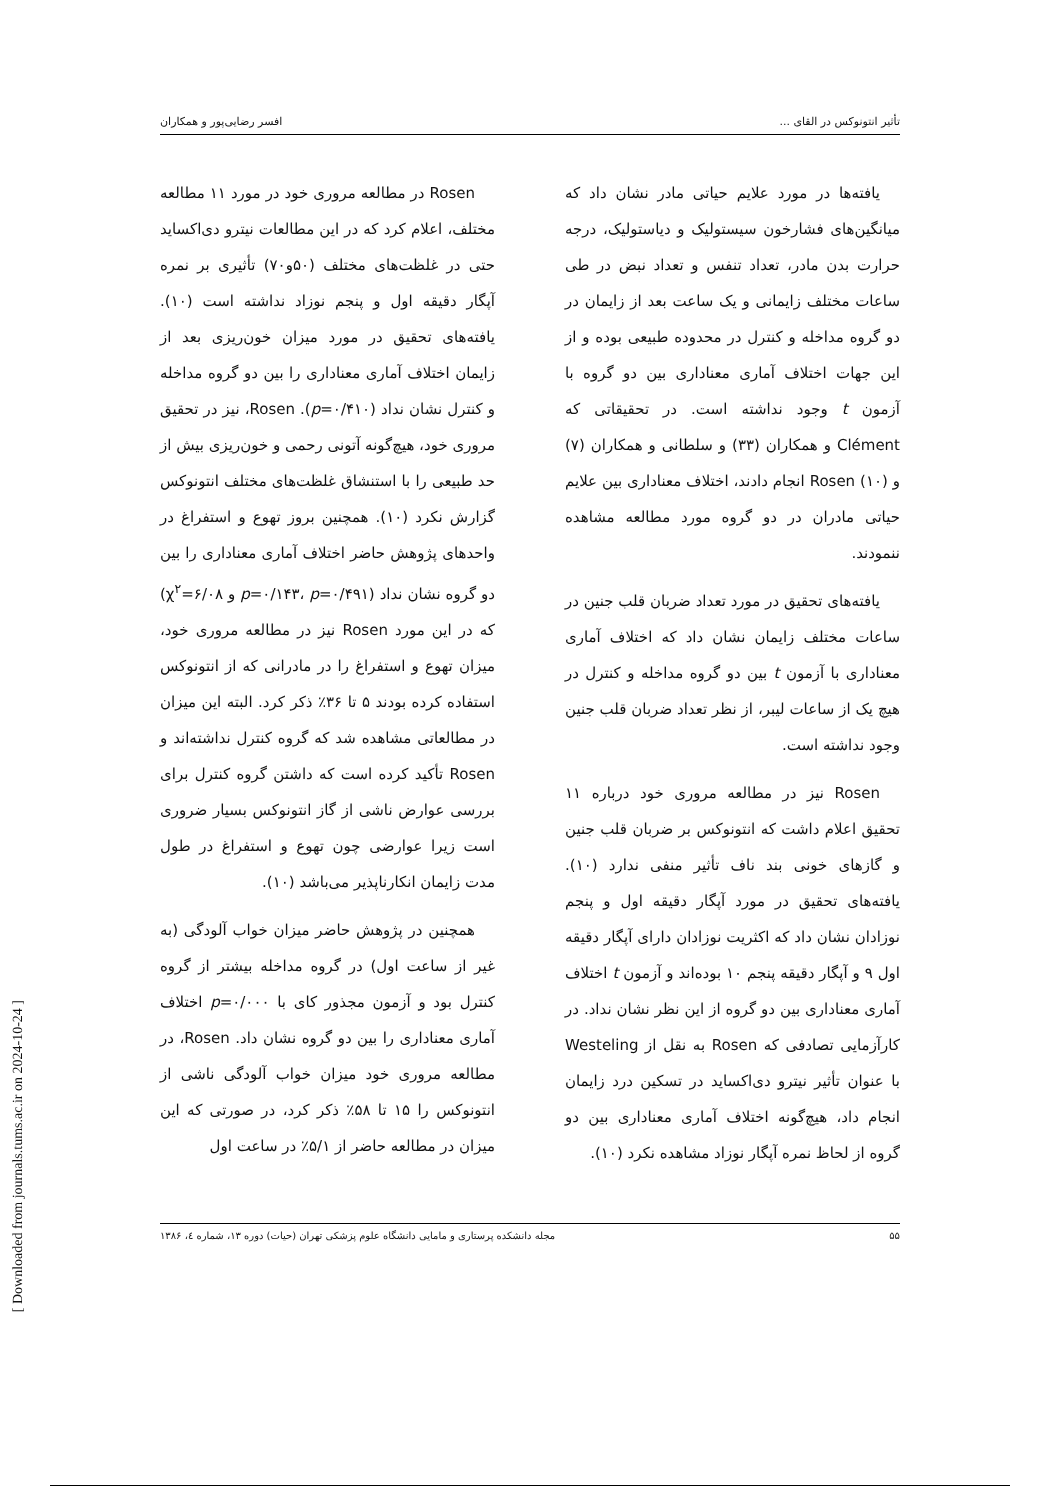تأثیر انتونوکس در القای ... افسر رضایی‌پور و همکاران
یافته‌ها در مورد علایم حیاتی مادر نشان داد که میانگین‌های فشارخون سیستولیک و دیاستولیک، درجه حرارت بدن مادر، تعداد تنفس و تعداد نبض در طی ساعات مختلف زایمانی و یک ساعت بعد از زایمان در دو گروه مداخله و کنترل در محدوده طبیعی بوده و از این جهات اختلاف آماری معناداری بین دو گروه با آزمون t وجود نداشته است. در تحقیقاتی که Clément و همکاران (۳۳) و سلطانی و همکاران (۷) و Rosen (۱۰) انجام دادند، اختلاف معناداری بین علایم حیاتی مادران در دو گروه مورد مطالعه مشاهده ننمودند.
یافته‌های تحقیق در مورد تعداد ضربان قلب جنین در ساعات مختلف زایمان نشان داد که اختلاف آماری معناداری با آزمون t بین دو گروه مداخله و کنترل در هیچ یک از ساعات لیبر، از نظر تعداد ضربان قلب جنین وجود نداشته است.
Rosen نیز در مطالعه مروری خود درباره ۱۱ تحقیق اعلام داشت که انتونوکس بر ضربان قلب جنین و گازهای خونی بند ناف تأثیر منفی ندارد (۱۰). یافته‌های تحقیق در مورد آپگار دقیقه اول و پنجم نوزادان نشان داد که اکثریت نوزادان دارای آپگار دقیقه اول ۹ و آپگار دقیقه پنجم ۱۰ بوده‌اند و آزمون t اختلاف آماری معناداری بین دو گروه از این نظر نشان نداد. در کارآزمایی تصادفی که Rosen به نقل از Westeling با عنوان تأثیر نیترو دی‌اکساید در تسکین درد زایمان انجام داد، هیچ‌گونه اختلاف آماری معناداری بین دو گروه از لحاظ نمره آپگار نوزاد مشاهده نکرد (۱۰).
Rosen در مطالعه مروری خود در مورد ۱۱ مطالعه مختلف، اعلام کرد که در این مطالعات نیترو دی‌اکساید حتی در غلظت‌های مختلف (۵۰و۷۰) تأثیری بر نمره آپگار دقیقه اول و پنجم نوزاد نداشته است (۱۰). یافته‌های تحقیق در مورد میزان خون‌ریزی بعد از زایمان اختلاف آماری معناداری را بین دو گروه مداخله و کنترل نشان نداد (p=۰/۴۱۰). Rosen، نیز در تحقیق مروری خود، هیچ‌گونه آتونی رحمی و خون‌ریزی بیش از حد طبیعی را با استنشاق غلظت‌های مختلف انتونوکس گزارش نکرد (۱۰). همچنین بروز تهوع و استفراغ در واحدهای پژوهش حاضر اختلاف آماری معناداری را بین دو گروه نشان نداد (p=۰/۱۴۳، p=۰/۴۹۱ و χ<sup>۲</sup>=۶/۰۸) که در این مورد Rosen نیز در مطالعه مروری خود، میزان تهوع و استفراغ را در مادرانی که از انتونوکس استفاده کرده بودند ۵ تا ۳۶٪ ذکر کرد. البته این میزان در مطالعاتی مشاهده شد که گروه کنترل نداشته‌اند و Rosen تأکید کرده است که داشتن گروه کنترل برای بررسی عوارض ناشی از گاز انتونوکس بسیار ضروری است زیرا عوارضی چون تهوع و استفراغ در طول مدت زایمان انکارناپذیر می‌باشد (۱۰).
همچنین در پژوهش حاضر میزان خواب آلودگی (به غیر از ساعت اول) در گروه مداخله بیشتر از گروه کنترل بود و آزمون مجذور کای با p=۰/۰۰۰ اختلاف آماری معناداری را بین دو گروه نشان داد. Rosen، در مطالعه مروری خود میزان خواب آلودگی ناشی از انتونوکس را ۱۵ تا ۵۸٪ ذکر کرد، در صورتی که این میزان در مطالعه حاضر از ۵/۱٪ در ساعت اول
۵۵ مجله دانشکده پرستاری و مامایی دانشگاه علوم پزشکی تهران (حیات) دوره ۱۳، شماره ٤، ۱۳۸۶
[ Downloaded from journals.tums.ac.ir on 2024-10-24 ]